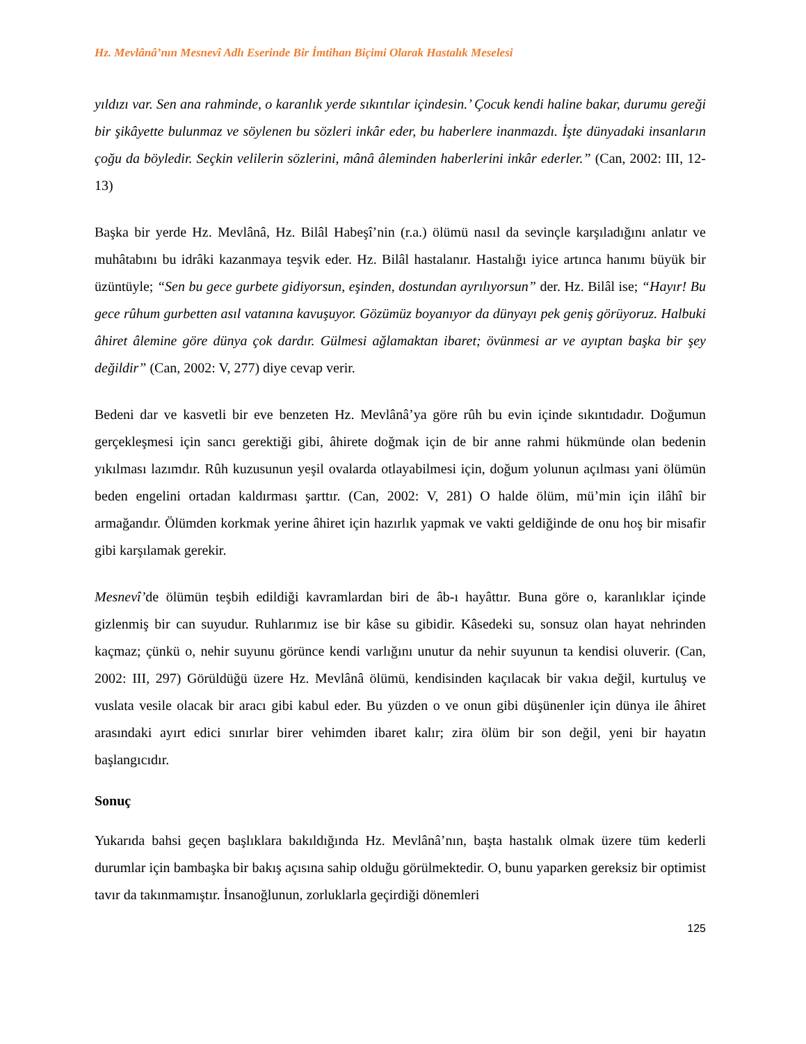Hz. Mevlânâ’nın Mesnevî Adlı Eserinde Bir İmtihan Biçimi Olarak Hastalık Meselesi
yıldızı var. Sen ana rahminde, o karanlık yerde sıkıntılar içindesin.’ Çocuk kendi haline bakar, durumu gereği bir şikâyette bulunmaz ve söylenen bu sözleri inkâr eder, bu haberlere inanmazdı. İşte dünyadaki insanların çoğu da böyledir. Seçkin velilerin sözlerini, mânâ âleminden haberlerini inkâr ederler.” (Can, 2002: III, 12-13)
Başka bir yerde Hz. Mevlânâ, Hz. Bilâl Habeşî’nin (r.a.) ölümü nasıl da sevinçle karşıladığını anlatır ve muhâtabını bu idrâki kazanmaya teşvik eder. Hz. Bilâl hastalanır. Hastalığı iyice artınca hanımı büyük bir üzüntüyle; “Sen bu gece gurbete gidiyorsun, eşinden, dostundan ayrılıyorsun” der. Hz. Bilâl ise; “Hayır! Bu gece rûhum gurbetten asıl vatanına kavuşuyor. Gözümüz boyanıyor da dünyayı pek geniş görüyoruz. Halbuki âhiret âlemine göre dünya çok dardır. Gülmesi ağlamaktan ibaret; övünmesi ar ve ayıptan başka bir şey değildir” (Can, 2002: V, 277) diye cevap verir.
Bedeni dar ve kasvetli bir eve benzeten Hz. Mevlânâ’ya göre rûh bu evin içinde sıkıntıdadır. Doğumun gerçekleşmesi için sancı gerektiği gibi, âhirete doğmak için de bir anne rahmi hükmünde olan bedenin yıkılması lazımdır. Rûh kuzusunun yeşil ovalarda otlayabilmesi için, doğum yolunun açılması yani ölümün beden engelini ortadan kaldırması şarttır. (Can, 2002: V, 281) O halde ölüm, mü’min için ilâhî bir armağandır. Ölümden korkmak yerine âhiret için hazırlık yapmak ve vakti geldiğinde de onu hoş bir misafir gibi karşılamak gerekir.
Mesnevî’de ölümün teşbih edildiği kavramlardan biri de âb-ı hayâttır. Buna göre o, karanlıklar içinde gizlenmiş bir can suyudur. Ruhlarımız ise bir kâse su gibidir. Kâsedeki su, sonsuz olan hayat nehrinden kaçmaz; çünkü o, nehir suyunu görünce kendi varlığını unutur da nehir suyunun ta kendisi oluverir. (Can, 2002: III, 297) Görüldüğü üzere Hz. Mevlânâ ölümü, kendisinden kaçılacak bir vakıa değil, kurtuluş ve vuslata vesile olacak bir aracı gibi kabul eder. Bu yüzden o ve onun gibi düşünenler için dünya ile âhiret arasındaki ayırt edici sınırlar birer vehimden ibaret kalır; zira ölüm bir son değil, yeni bir hayatın başlangıcıdır.
Sonuç
Yukarıda bahsi geçen başlıklara bakıldığında Hz. Mevlânâ’nın, başta hastalık olmak üzere tüm kederli durumlar için bambaşka bir bakış açısına sahip olduğu görülmektedir. O, bunu yaparken gereksiz bir optimist tavır da takınmamıştır. İnsanoğlunun, zorluklarla geçirdiği dönemleri
125